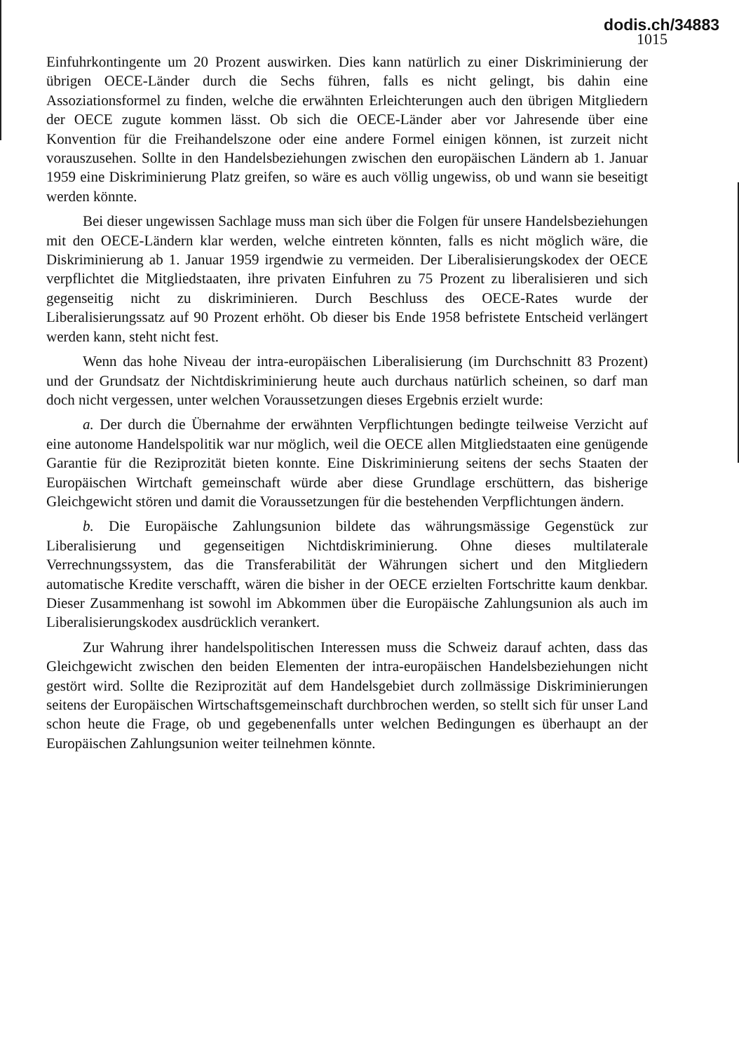dodis.ch/34883
1015
Einfuhrkontingente um 20 Prozent auswirken. Dies kann natürlich zu einer Diskriminierung der übrigen OECE-Länder durch die Sechs führen, falls es nicht gelingt, bis dahin eine Assoziationsformel zu finden, welche die erwähnten Erleichterungen auch den übrigen Mitgliedern der OECE zugute kommen lässt. Ob sich die OECE-Länder aber vor Jahresende über eine Konvention für die Freihandelszone oder eine andere Formel einigen können, ist zurzeit nicht vorauszusehen. Sollte in den Handelsbeziehungen zwischen den europäischen Ländern ab 1. Januar 1959 eine Diskriminierung Platz greifen, so wäre es auch völlig ungewiss, ob und wann sie beseitigt werden könnte.
Bei dieser ungewissen Sachlage muss man sich über die Folgen für unsere Handelsbeziehungen mit den OECE-Ländern klar werden, welche eintreten könnten, falls es nicht möglich wäre, die Diskriminierung ab 1. Januar 1959 irgendwie zu vermeiden. Der Liberalisierungskodex der OECE verpflichtet die Mitgliedstaaten, ihre privaten Einfuhren zu 75 Prozent zu liberalisieren und sich gegenseitig nicht zu diskriminieren. Durch Beschluss des OECE-Rates wurde der Liberalisierungssatz auf 90 Prozent erhöht. Ob dieser bis Ende 1958 befristete Entscheid verlängert werden kann, steht nicht fest.
Wenn das hohe Niveau der intra-europäischen Liberalisierung (im Durchschnitt 83 Prozent) und der Grundsatz der Nichtdiskriminierung heute auch durchaus natürlich scheinen, so darf man doch nicht vergessen, unter welchen Voraussetzungen dieses Ergebnis erzielt wurde:
a. Der durch die Übernahme der erwähnten Verpflichtungen bedingte teilweise Verzicht auf eine autonome Handelspolitik war nur möglich, weil die OECE allen Mitgliedstaaten eine genügende Garantie für die Reziprozität bieten konnte. Eine Diskriminierung seitens der sechs Staaten der Europäischen Wirtchaft gemeinschaft würde aber diese Grundlage erschüttern, das bisherige Gleichgewicht stören und damit die Voraussetzungen für die bestehenden Verpflichtungen ändern.
b. Die Europäische Zahlungsunion bildete das währungsmässige Gegenstück zur Liberalisierung und gegenseitigen Nichtdiskriminierung. Ohne dieses multilaterale Verrechnungssystem, das die Transferabilität der Währungen sichert und den Mitgliedern automatische Kredite verschafft, wären die bisher in der OECE erzielten Fortschritte kaum denkbar. Dieser Zusammenhang ist sowohl im Abkommen über die Europäische Zahlungsunion als auch im Liberalisierungskodex ausdrücklich verankert.
Zur Wahrung ihrer handelspolitischen Interessen muss die Schweiz darauf achten, dass das Gleichgewicht zwischen den beiden Elementen der intra-europäischen Handelsbeziehungen nicht gestört wird. Sollte die Reziprozität auf dem Handelsgebiet durch zollmässige Diskriminierungen seitens der Europäischen Wirtschaftsgemeinschaft durchbrochen werden, so stellt sich für unser Land schon heute die Frage, ob und gegebenenfalls unter welchen Bedingungen es überhaupt an der Europäischen Zahlungsunion weiter teilnehmen könnte.